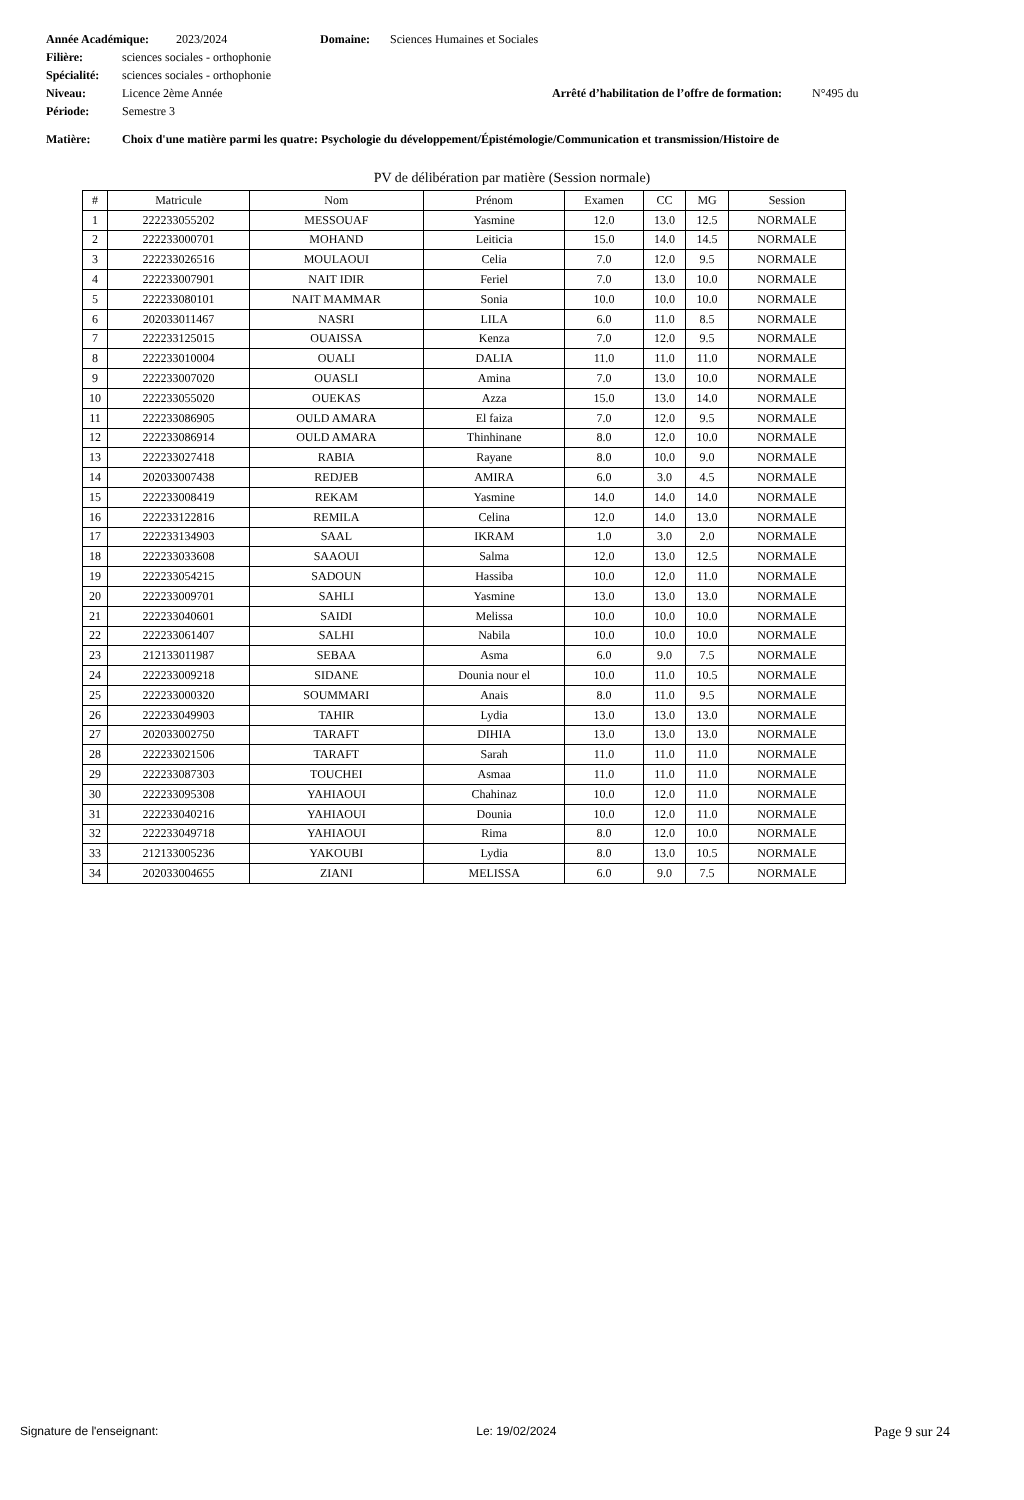Année Académique: 2023/2024 Domaine: Sciences Humaines et Sociales
Filière: sciences sociales - orthophonie
Spécialité: sciences sociales - orthophonie
Niveau: Licence 2ème Année Arrêté d’habilitation de l’offre de formation: N°495 du
Période: Semestre 3
Matière: Choix d'une matière parmi les quatre: Psychologie du développement/Épistémologie/Communication et transmission/Histoire de
PV de délibération par matière (Session normale)
| # | Matricule | Nom | Prénom | Examen | CC | MG | Session |
| --- | --- | --- | --- | --- | --- | --- | --- |
| 1 | 222233055202 | MESSOUAF | Yasmine | 12.0 | 13.0 | 12.5 | NORMALE |
| 2 | 222233000701 | MOHAND | Leiticia | 15.0 | 14.0 | 14.5 | NORMALE |
| 3 | 222233026516 | MOULAOUI | Celia | 7.0 | 12.0 | 9.5 | NORMALE |
| 4 | 222233007901 | NAIT IDIR | Feriel | 7.0 | 13.0 | 10.0 | NORMALE |
| 5 | 222233080101 | NAIT MAMMAR | Sonia | 10.0 | 10.0 | 10.0 | NORMALE |
| 6 | 202033011467 | NASRI | LILA | 6.0 | 11.0 | 8.5 | NORMALE |
| 7 | 222233125015 | OUAISSA | Kenza | 7.0 | 12.0 | 9.5 | NORMALE |
| 8 | 222233010004 | OUALI | DALIA | 11.0 | 11.0 | 11.0 | NORMALE |
| 9 | 222233007020 | OUASLI | Amina | 7.0 | 13.0 | 10.0 | NORMALE |
| 10 | 222233055020 | OUEKAS | Azza | 15.0 | 13.0 | 14.0 | NORMALE |
| 11 | 222233086905 | OULD AMARA | El faiza | 7.0 | 12.0 | 9.5 | NORMALE |
| 12 | 222233086914 | OULD AMARA | Thinhinane | 8.0 | 12.0 | 10.0 | NORMALE |
| 13 | 222233027418 | RABIA | Rayane | 8.0 | 10.0 | 9.0 | NORMALE |
| 14 | 202033007438 | REDJEB | AMIRA | 6.0 | 3.0 | 4.5 | NORMALE |
| 15 | 222233008419 | REKAM | Yasmine | 14.0 | 14.0 | 14.0 | NORMALE |
| 16 | 222233122816 | REMILA | Celina | 12.0 | 14.0 | 13.0 | NORMALE |
| 17 | 222233134903 | SAAL | IKRAM | 1.0 | 3.0 | 2.0 | NORMALE |
| 18 | 222233033608 | SAAOUI | Salma | 12.0 | 13.0 | 12.5 | NORMALE |
| 19 | 222233054215 | SADOUN | Hassiba | 10.0 | 12.0 | 11.0 | NORMALE |
| 20 | 222233009701 | SAHLI | Yasmine | 13.0 | 13.0 | 13.0 | NORMALE |
| 21 | 222233040601 | SAIDI | Melissa | 10.0 | 10.0 | 10.0 | NORMALE |
| 22 | 222233061407 | SALHI | Nabila | 10.0 | 10.0 | 10.0 | NORMALE |
| 23 | 212133011987 | SEBAA | Asma | 6.0 | 9.0 | 7.5 | NORMALE |
| 24 | 222233009218 | SIDANE | Dounia nour el | 10.0 | 11.0 | 10.5 | NORMALE |
| 25 | 222233000320 | SOUMMARI | Anais | 8.0 | 11.0 | 9.5 | NORMALE |
| 26 | 222233049903 | TAHIR | Lydia | 13.0 | 13.0 | 13.0 | NORMALE |
| 27 | 202033002750 | TARAFT | DIHIA | 13.0 | 13.0 | 13.0 | NORMALE |
| 28 | 222233021506 | TARAFT | Sarah | 11.0 | 11.0 | 11.0 | NORMALE |
| 29 | 222233087303 | TOUCHEI | Asmaa | 11.0 | 11.0 | 11.0 | NORMALE |
| 30 | 222233095308 | YAHIAOUI | Chahinaz | 10.0 | 12.0 | 11.0 | NORMALE |
| 31 | 222233040216 | YAHIAOUI | Dounia | 10.0 | 12.0 | 11.0 | NORMALE |
| 32 | 222233049718 | YAHIAOUI | Rima | 8.0 | 12.0 | 10.0 | NORMALE |
| 33 | 212133005236 | YAKOUBI | Lydia | 8.0 | 13.0 | 10.5 | NORMALE |
| 34 | 202033004655 | ZIANI | MELISSA | 6.0 | 9.0 | 7.5 | NORMALE |
Signature de l'enseignant: Le: 19/02/2024 Page 9 sur 24